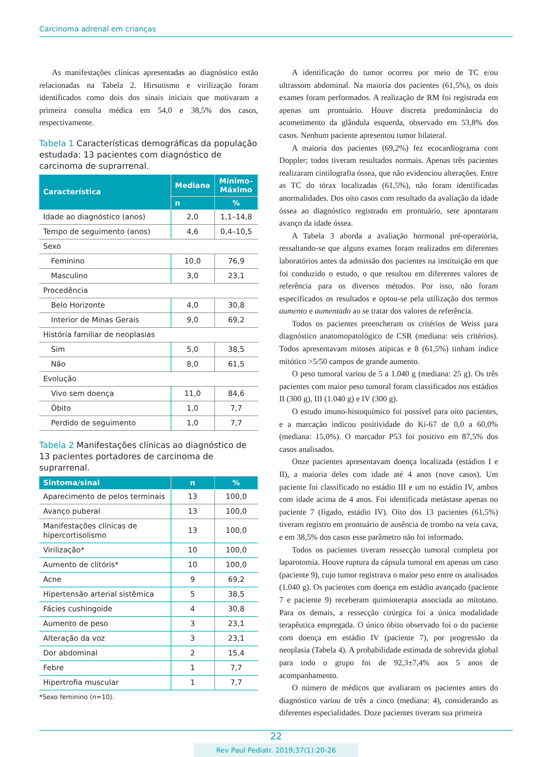Carcinoma adrenal em crianças
As manifestações clínicas apresentadas ao diagnóstico estão relacionadas na Tabela 2. Hirsutismo e virilização foram identificados como dois dos sinais iniciais que motivaram a primeira consulta médica em 54,0 e 38,5% dos casos, respectivamente.
Tabela 1 Características demográficas da população estudada: 13 pacientes com diagnóstico de carcinoma de suprarrenal.
| Característica | Mediana | Mínimo–Máximo |
| --- | --- | --- |
| | n | % |
| Idade ao diagnóstico (anos) | 2,0 | 1,1–14,8 |
| Tempo de seguimento (anos) | 4,6 | 0,4–10,5 |
| Sexo | | |
| Feminino | 10,0 | 76,9 |
| Masculino | 3,0 | 23,1 |
| Procedência | | |
| Belo Horizonte | 4,0 | 30,8 |
| Interior de Minas Gerais | 9,0 | 69,2 |
| História familiar de neoplasias | | |
| Sim | 5,0 | 38,5 |
| Não | 8,0 | 61,5 |
| Evolução | | |
| Vivo sem doença | 11,0 | 84,6 |
| Óbito | 1,0 | 7,7 |
| Perdido de seguimento | 1,0 | 7,7 |
Tabela 2 Manifestações clínicas ao diagnóstico de 13 pacientes portadores de carcinoma de suprarrenal.
| Sintoma/sinal | n | % |
| --- | --- | --- |
| Aparecimento de pelos terminais | 13 | 100,0 |
| Avanço puberal | 13 | 100,0 |
| Manifestações clínicas de hipercortisolismo | 13 | 100,0 |
| Virilização* | 10 | 100,0 |
| Aumento de clitóris* | 10 | 100,0 |
| Acne | 9 | 69,2 |
| Hipertensão arterial sistêmica | 5 | 38,5 |
| Fácies cushingoide | 4 | 30,8 |
| Aumento de peso | 3 | 23,1 |
| Alteração da voz | 3 | 23,1 |
| Dor abdominal | 2 | 15,4 |
| Febre | 1 | 7,7 |
| Hipertrofia muscular | 1 | 7,7 |
*Sexo feminino (n=10).
A identificação do tumor ocorreu por meio de TC e/ou ultrassom abdominal. Na maioria dos pacientes (61,5%), os dois exames foram performados. A realização de RM foi registrada em apenas um prontuário. Houve discreta predominância do acometimento da glândula esquerda, observado em 53,8% dos casos. Nenhum paciente apresentou tumor bilateral.
A maioria dos pacientes (69,2%) fez ecocardiograma com Doppler; todos tiveram resultados normais. Apenas três pacientes realizaram cintilografia óssea, que não evidenciou alterações. Entre as TC do tórax localizadas (61,5%), não foram identificadas anormalidades. Dos oito casos com resultado da avaliação da idade óssea ao diagnóstico registrado em prontuário, sete apontaram avanço da idade óssea.
A Tabela 3 aborda a avaliação hormonal pré-operatória, ressaltando-se que alguns exames foram realizados em diferentes laboratórios antes da admissão dos pacientes na instituição em que foi conduzido o estudo, o que resultou em diferentes valores de referência para os diversos métodos. Por isso, não foram especificados os resultados e optou-se pela utilização dos termos aumento e aumentado ao se tratar dos valores de referência.
Todos os pacientes preencheram os critérios de Weiss para diagnóstico anatomopatológico de CSR (mediana: seis critérios). Todos apresentavam mitoses atípicas e 8 (61,5%) tinham índice mitótico >5/50 campos de grande aumento.
O peso tumoral variou de 5 a 1.040 g (mediana: 25 g). Os três pacientes com maior peso tumoral foram classificados nos estádios II (300 g), III (1.040 g) e IV (300 g).
O estudo imuno-histoquímico foi possível para oito pacientes, e a marcação indicou positividade do Ki-67 de 0,0 a 60,0% (mediana: 15,0%). O marcador P53 foi positivo em 87,5% dos casos analisados.
Onze pacientes apresentavam doença localizada (estádios I e II), a maioria deles com idade até 4 anos (nove casos). Um paciente foi classificado no estádio III e um no estádio IV, ambos com idade acima de 4 anos. Foi identificada metástase apenas no paciente 7 (fígado, estádio IV). Oito dos 13 pacientes (61,5%) tiveram registro em prontuário de ausência de trombo na veia cava, e em 38,5% dos casos esse parâmetro não foi informado.
Todos os pacientes tiveram ressecção tumoral completa por laparotomia. Houve ruptura da cápsula tumoral em apenas um caso (paciente 9), cujo tumor registrava o maior peso entre os analisados (1.040 g). Os pacientes com doença em estádio avançado (paciente 7 e paciente 9) receberam quimioterapia associada ao mitotano. Para os demais, a ressecção cirúrgica foi a única modalidade terapêutica empregada. O único óbito observado foi o do paciente com doença em estádio IV (paciente 7), por progressão da neoplasia (Tabela 4). A probabilidade estimada de sobrevida global para todo o grupo foi de 92,3±7,4% aos 5 anos de acompanhamento.
O número de médicos que avaliaram os pacientes antes do diagnóstico variou de três a cinco (mediana: 4), considerando as diferentes especialidades. Doze pacientes tiveram sua primeira
22
Rev Paul Pediatr. 2019;37(1):20-26